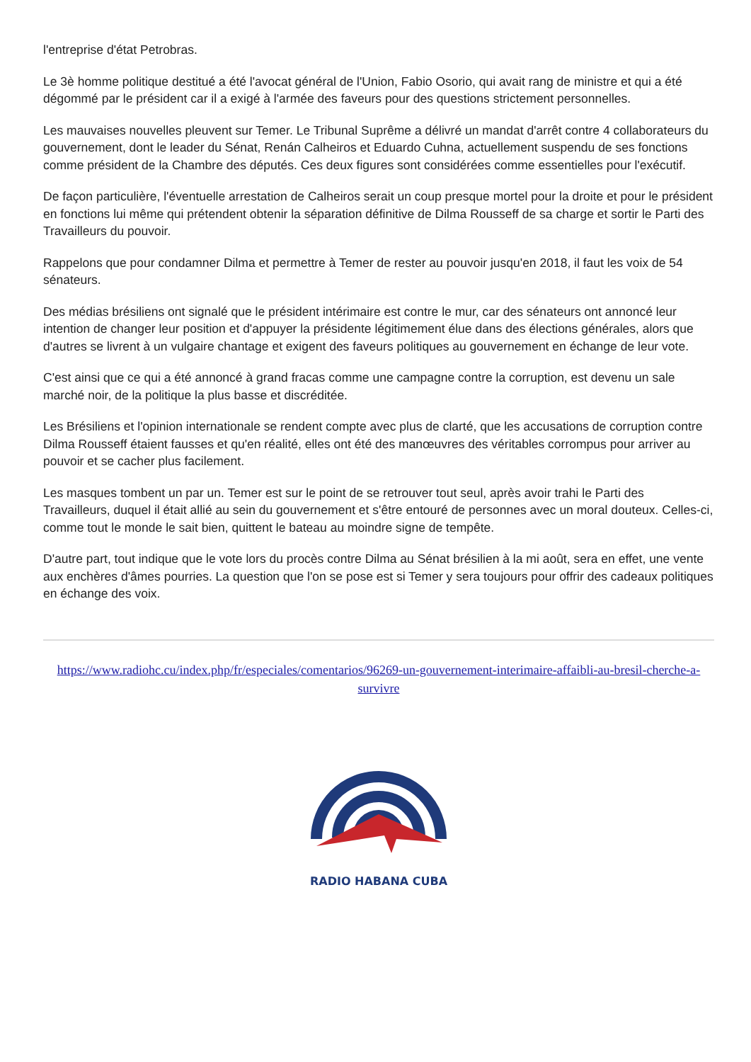l'entreprise d'état Petrobras.
Le 3è homme politique destitué a été l'avocat général de l'Union, Fabio Osorio, qui avait rang de ministre et qui a été dégommé par le président car il a exigé à l'armée des faveurs pour des questions strictement personnelles.
Les mauvaises nouvelles pleuvent sur Temer. Le Tribunal Suprême a délivré un mandat d'arrêt contre 4 collaborateurs du gouvernement, dont le leader du Sénat, Renán Calheiros et Eduardo Cuhna, actuellement suspendu de ses fonctions comme président de la Chambre des députés. Ces deux figures sont considérées comme essentielles pour l'exécutif.
De façon particulière, l'éventuelle arrestation de Calheiros serait un coup presque mortel pour la droite et pour le président en fonctions lui même qui prétendent obtenir la séparation définitive de Dilma Rousseff de sa charge et sortir le Parti des Travailleurs du pouvoir.
Rappelons que pour condamner Dilma et permettre à Temer de rester au pouvoir jusqu'en 2018, il faut les voix de 54 sénateurs.
Des médias brésiliens ont signalé que le président intérimaire est contre le mur, car des sénateurs ont annoncé leur intention de changer leur position et d'appuyer la présidente légitimement élue dans des élections générales, alors que d'autres se livrent à un vulgaire chantage et exigent des faveurs politiques au gouvernement en échange de leur vote.
C'est ainsi que ce qui a été annoncé à grand fracas comme une campagne contre la corruption, est devenu un sale marché noir, de la politique la plus basse et discréditée.
Les Brésiliens et l'opinion internationale se rendent compte avec plus de clarté, que les accusations de corruption contre Dilma Rousseff étaient fausses et qu'en réalité, elles ont été des manœuvres des véritables corrompus pour arriver au pouvoir et se cacher plus facilement.
Les masques tombent un par un. Temer est sur le point de se retrouver tout seul, après avoir trahi le Parti des Travailleurs, duquel il était allié au sein du gouvernement et s'être entouré de personnes avec un moral douteux. Celles-ci, comme tout le monde le sait bien, quittent le bateau au moindre signe de tempête.
D'autre part, tout indique que le vote lors du procès contre Dilma au Sénat brésilien à la mi août, sera en effet, une vente aux enchères d'âmes pourries. La question que l'on se pose est si Temer y sera toujours pour offrir des cadeaux politiques en échange des voix.
https://www.radiohc.cu/index.php/fr/especiales/comentarios/96269-un-gouvernement-interimaire-affaibli-au-bresil-cherche-a-survivre
RADIO HABANA CUBA